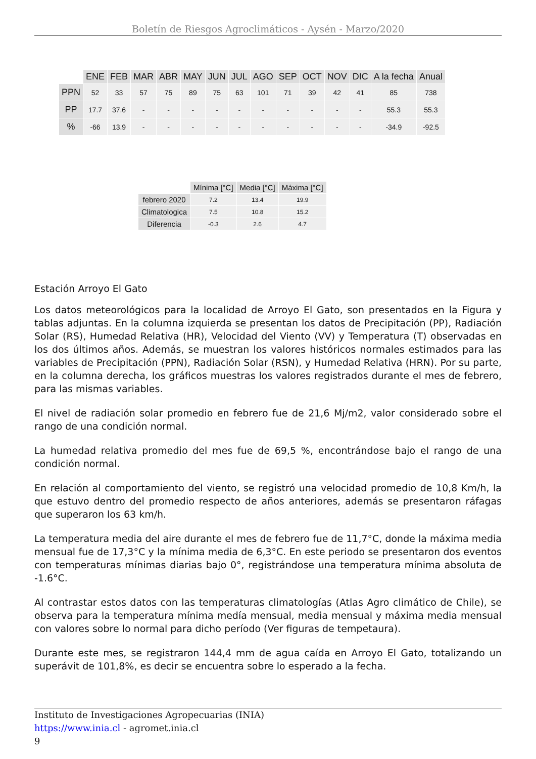Boletín de Riesgos Agroclimáticos - Aysén - Marzo/2020
| | ENE | FEB | MAR | ABR | MAY | JUN | JUL | AGO | SEP | OCT | NOV | DIC | A la fecha | Anual |
| PPN | 52 | 33 | 57 | 75 | 89 | 75 | 63 | 101 | 71 | 39 | 42 | 41 | 85 | 738 |
| PP | 17.7 | 37.6 | - | - | - | - | - | - | - | - | - | - | 55.3 | 55.3 |
| % | -66 | 13.9 | - | - | - | - | - | - | - | - | - | - | -34.9 | -92.5 |
| | Mínima [°C] | Media [°C] | Máxima [°C] |
| febrero 2020 | 7.2 | 13.4 | 19.9 |
| Climatologica | 7.5 | 10.8 | 15.2 |
| Diferencia | -0.3 | 2.6 | 4.7 |
Estación Arroyo El Gato
Los datos meteorológicos para la localidad de Arroyo El Gato, son presentados en la Figura y tablas adjuntas. En la columna izquierda se presentan los datos de Precipitación (PP), Radiación Solar (RS), Humedad Relativa (HR), Velocidad del Viento (VV) y Temperatura (T) observadas en los dos últimos años. Además, se muestran los valores históricos normales estimados para las variables de Precipitación (PPN), Radiación Solar (RSN), y Humedad Relativa (HRN). Por su parte, en la columna derecha, los gráficos muestras los valores registrados durante el mes de febrero, para las mismas variables.
El nivel de radiación solar promedio en febrero fue de 21,6 Mj/m2, valor considerado sobre el rango de una condición normal.
La humedad relativa promedio del mes fue de 69,5 %, encontrándose bajo el rango de una condición normal.
En relación al comportamiento del viento, se registró una velocidad promedio de 10,8 Km/h, la que estuvo dentro del promedio respecto de años anteriores, además se presentaron ráfagas que superaron los 63 km/h.
La temperatura media del aire durante el mes de febrero fue de 11,7°C, donde la máxima media mensual fue de 17,3°C y la mínima media de 6,3°C. En este periodo se presentaron dos eventos con temperaturas mínimas diarias bajo 0°, registrándose una temperatura mínima absoluta de -1.6°C.
Al contrastar estos datos con las temperaturas climatologías (Atlas Agro climático de Chile), se observa para la temperatura mínima medía mensual, media mensual y máxima media mensual con valores sobre lo normal para dicho período (Ver figuras de tempetaura).
Durante este mes, se registraron 144,4 mm de agua caída en Arroyo El Gato, totalizando un superávit de 101,8%, es decir se encuentra sobre lo esperado a la fecha.
Instituto de Investigaciones Agropecuarias (INIA)
https://www.inia.cl - agromet.inia.cl
9